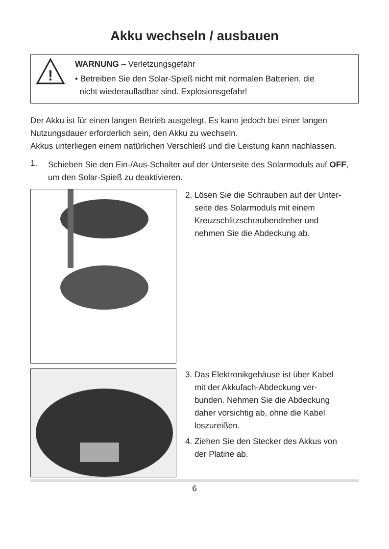Akku wechseln / ausbauen
!
WARNUNG – Verletzungsgefahr
• Betreiben Sie den Solar-Spieß nicht mit normalen Batterien, die
nicht wiederaufladbar sind. Explosionsgefahr!
Der Akku ist für einen langen Betrieb ausgelegt. Es kann jedoch bei einer langen Nutzungsdauer erforderlich sein, den Akku zu wechseln.
Akkus unterliegen einem natürlichen Verschleiß und die Leistung kann nachlassen.
1.
Schieben Sie den Ein-/Aus-Schalter auf der Unterseite des Solarmoduls auf OFF, um den Solar-Spieß zu deaktivieren.
2. Lösen Sie die Schrauben auf der Unter-
seite des Solarmoduls mit einem
Kreuzschlitzschraubendreher und
nehmen Sie die Abdeckung ab.
3. Das Elektronikgehäuse ist über Kabel
mit der Akkufach-Abdeckung ver-
bunden. Nehmen Sie die Abdeckung
daher vorsichtig ab, ohne die Kabel
loszureißen.
4. Ziehen Sie den Stecker des Akkus von
der Platine ab.
6